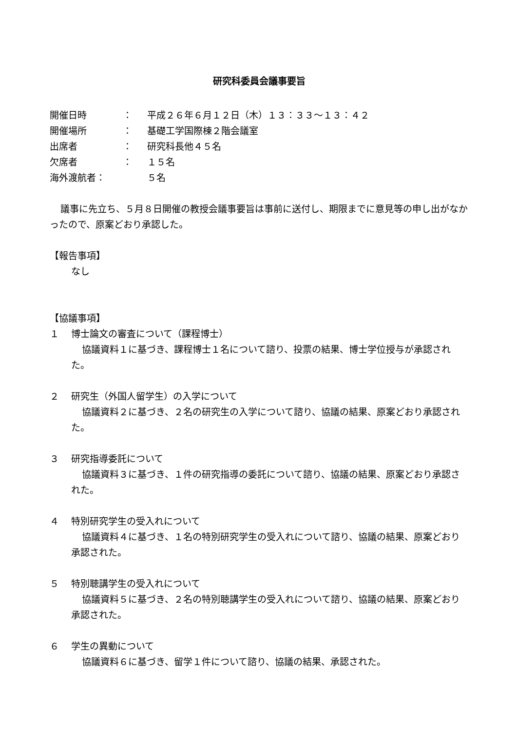研究科委員会議事要旨
開催日時 ： 平成２６年６月１２日（木）１３：３３～１３：４２
開催場所 ： 基礎工学国際棟２階会議室
出席者 ： 研究科長他４５名
欠席者 ： １５名
海外渡航者： ５名
議事に先立ち、５月８日開催の教授会議事要旨は事前に送付し、期限までに意見等の申し出がなかったので、原案どおり承認した。
【報告事項】
なし
【協議事項】
１ 博士論文の審査について（課程博士）
協議資料１に基づき、課程博士１名について諮り、投票の結果、博士学位授与が承認された。
２ 研究生（外国人留学生）の入学について
協議資料２に基づき、２名の研究生の入学について諮り、協議の結果、原案どおり承認された。
３ 研究指導委託について
協議資料３に基づき、１件の研究指導の委託について諮り、協議の結果、原案どおり承認された。
４ 特別研究学生の受入れについて
協議資料４に基づき、１名の特別研究学生の受入れについて諮り、協議の結果、原案どおり承認された。
５ 特別聴講学生の受入れについて
協議資料５に基づき、２名の特別聴講学生の受入れについて諮り、協議の結果、原案どおり承認された。
６ 学生の異動について
協議資料６に基づき、留学１件について諮り、協議の結果、承認された。